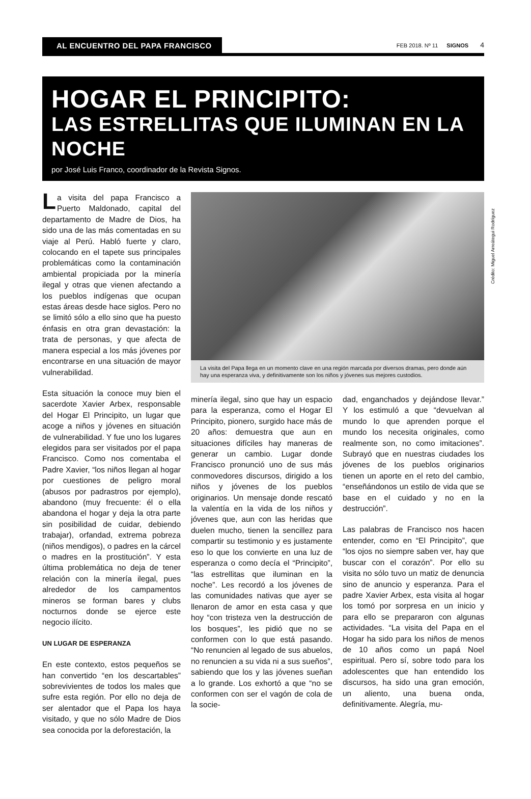AL ENCUENTRO DEL PAPA FRANCISCO
FEB 2018. Nº 11 SIGNOS 4
HOGAR EL PRINCIPITO:
LAS ESTRELLITAS QUE ILUMINAN EN LA NOCHE
por José Luis Franco, coordinador de la Revista Signos.
La visita del papa Francisco a Puerto Maldonado, capital del departamento de Madre de Dios, ha sido una de las más comentadas en su viaje al Perú. Habló fuerte y claro, colocando en el tapete sus principales problemáticas como la contaminación ambiental propiciada por la minería ilegal y otras que vienen afectando a los pueblos indígenas que ocupan estas áreas desde hace siglos. Pero no se limitó sólo a ello sino que ha puesto énfasis en otra gran devastación: la trata de personas, y que afecta de manera especial a los más jóvenes por encontrarse en una situación de mayor vulnerabilidad.
Esta situación la conoce muy bien el sacerdote Xavier Arbex, responsable del Hogar El Principito, un lugar que acoge a niños y jóvenes en situación de vulnerabilidad. Y fue uno los lugares elegidos para ser visitados por el papa Francisco. Como nos comentaba el Padre Xavier, “los niños llegan al hogar por cuestiones de peligro moral (abusos por padrastros por ejemplo), abandono (muy frecuente: él o ella abandona el hogar y deja la otra parte sin posibilidad de cuidar, debiendo trabajar), orfandad, extrema pobreza (niños mendigos), o padres en la cárcel o madres en la prostitución”. Y esta última problemática no deja de tener relación con la minería ilegal, pues alrededor de los campamentos mineros se forman bares y clubs nocturnos donde se ejerce este negocio ilícito.
UN LUGAR DE ESPERANZA
En este contexto, estos pequeños se han convertido “en los descartables” sobrevivientes de todos los males que sufre esta región. Por ello no deja de ser alentador que el Papa los haya visitado, y que no sólo Madre de Dios sea conocida por la deforestación, la
Crédito: Miguel Arreátegui Rodríguez
La visita del Papa llega en un momento clave en una región marcada por diversos dramas, pero donde aún hay una esperanza viva, y definitivamente son los niños y jóvenes sus mejores custodios.
minería ilegal, sino que hay un espacio para la esperanza, como el Hogar El Principito, pionero, surgido hace más de 20 años: demuestra que aun en situaciones difíciles hay maneras de generar un cambio. Lugar donde Francisco pronunció uno de sus más conmovedores discursos, dirigido a los niños y jóvenes de los pueblos originarios. Un mensaje donde rescató la valentía en la vida de los niños y jóvenes que, aun con las heridas que duelen mucho, tienen la sencillez para compartir su testimonio y es justamente eso lo que los convierte en una luz de esperanza o como decía el “Principito”, “las estrellitas que iluminan en la noche”. Les recordó a los jóvenes de las comunidades nativas que ayer se llenaron de amor en esta casa y que hoy “con tristeza ven la destrucción de los bosques”, les pidió que no se conformen con lo que está pasando. “No renuncien al legado de sus abuelos, no renuncien a su vida ni a sus sueños”, sabiendo que los y las jóvenes sueñan a lo grande. Los exhortó a que “no se conformen con ser el vagón de cola de la socie-
dad, enganchados y dejándose llevar.” Y los estimuló a que “devuelvan al mundo lo que aprenden porque el mundo los necesita originales, como realmente son, no como imitaciones”. Subrayó que en nuestras ciudades los jóvenes de los pueblos originarios tienen un aporte en el reto del cambio, “enseñándonos un estilo de vida que se base en el cuidado y no en la destrucción”.
Las palabras de Francisco nos hacen entender, como en “El Principito”, que “los ojos no siempre saben ver, hay que buscar con el corazón”. Por ello su visita no sólo tuvo un matiz de denuncia sino de anuncio y esperanza. Para el padre Xavier Arbex, esta visita al hogar los tomó por sorpresa en un inicio y para ello se prepararon con algunas actividades. “La visita del Papa en el Hogar ha sido para los niños de menos de 10 años como un papá Noel espiritual. Pero sí, sobre todo para los adolescentes que han entendido los discursos, ha sido una gran emoción, un aliento, una buena onda, definitivamente. Alegría, mu-